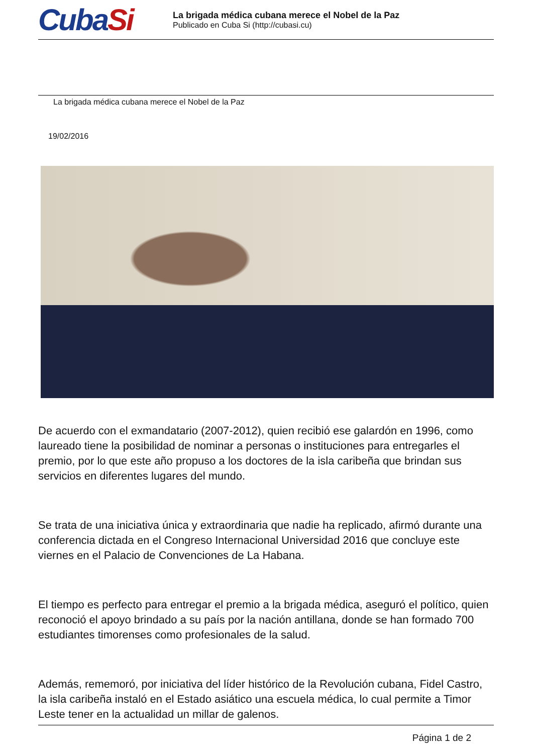CubaSi
La brigada médica cubana merece el Nobel de la Paz
Publicado en Cuba Si (http://cubasi.cu)
La brigada médica cubana merece el Nobel de la Paz
19/02/2016
De acuerdo con el exmandatario (2007-2012), quien recibió ese galardón en 1996, como laureado tiene la posibilidad de nominar a personas o instituciones para entregarles el premio, por lo que este año propuso a los doctores de la isla caribeña que brindan sus servicios en diferentes lugares del mundo.
Se trata de una iniciativa única y extraordinaria que nadie ha replicado, afirmó durante una conferencia dictada en el Congreso Internacional Universidad 2016 que concluye este viernes en el Palacio de Convenciones de La Habana.
El tiempo es perfecto para entregar el premio a la brigada médica, aseguró el político, quien reconoció el apoyo brindado a su país por la nación antillana, donde se han formado 700 estudiantes timorenses como profesionales de la salud.
Además, rememoró, por iniciativa del líder histórico de la Revolución cubana, Fidel Castro, la isla caribeña instaló en el Estado asiático una escuela médica, lo cual permite a Timor Leste tener en la actualidad un millar de galenos.
Página 1 de 2